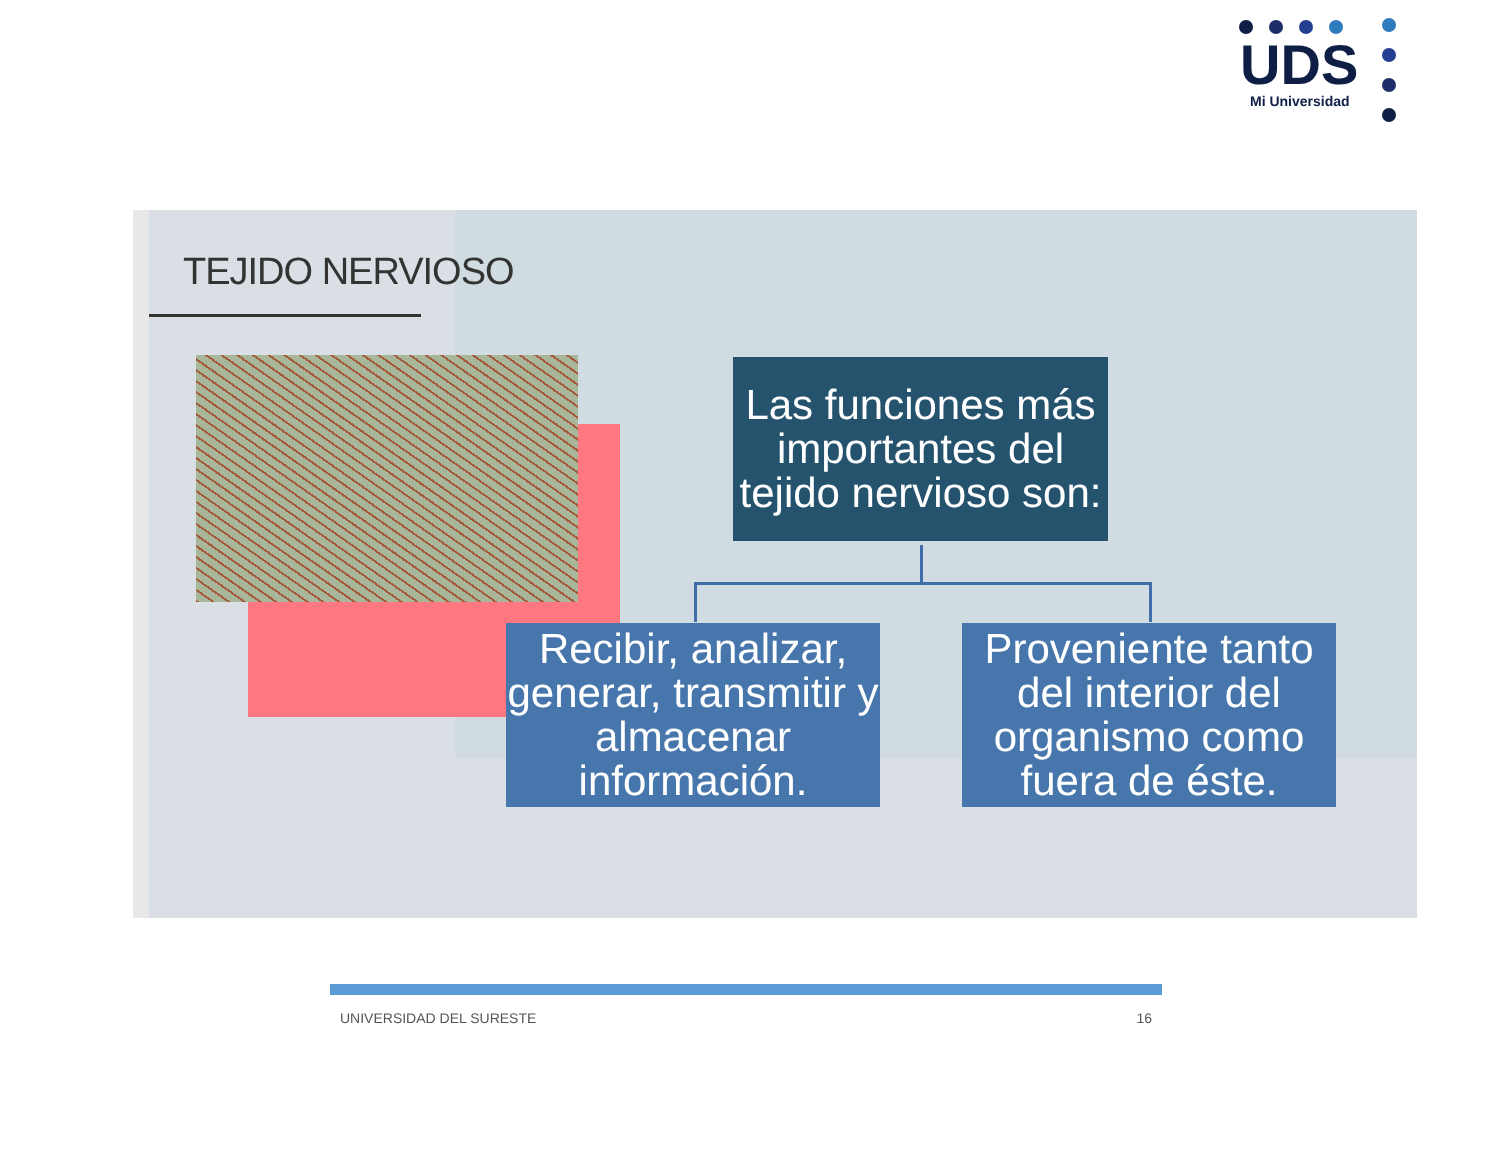UDS Mi Universidad
TEJIDO NERVIOSO
Las funciones más importantes del tejido nervioso son:
Recibir, analizar, generar, transmitir y almacenar información.
Proveniente tanto del interior del organismo como fuera de éste.
UNIVERSIDAD DEL SURESTE 16